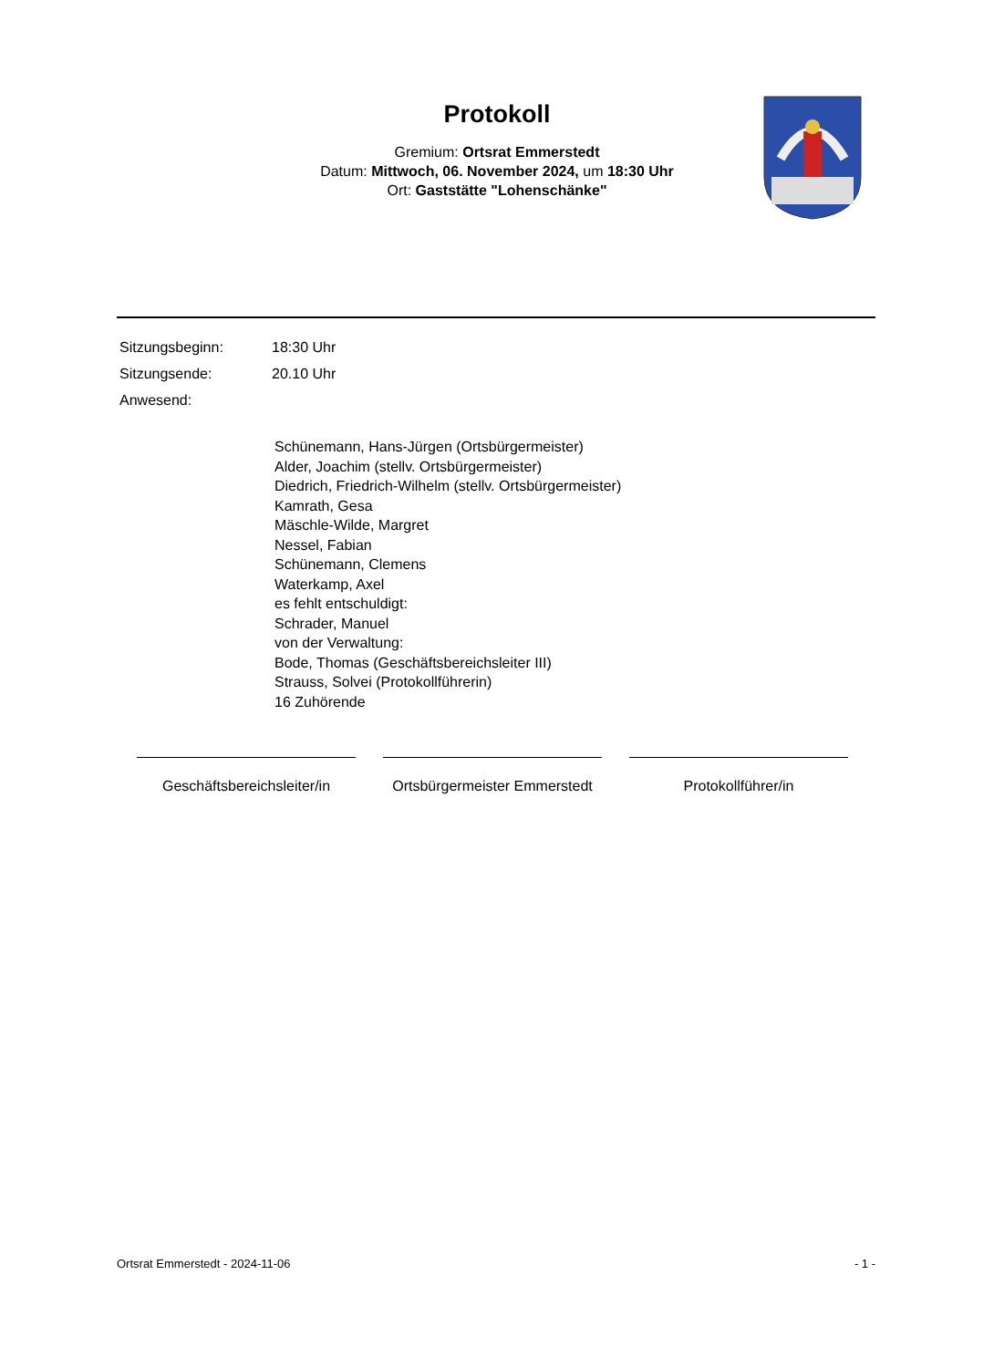Protokoll
Gremium: Ortsrat Emmerstedt
Datum: Mittwoch, 06. November 2024, um 18:30 Uhr
Ort: Gaststätte "Lohenschänke"
Sitzungsbeginn: 18:30 Uhr
Sitzungsende: 20.10 Uhr
Anwesend:
Schünemann, Hans-Jürgen (Ortsbürgermeister)
Alder, Joachim (stellv. Ortsbürgermeister)
Diedrich, Friedrich-Wilhelm (stellv. Ortsbürgermeister)
Kamrath, Gesa
Mäschle-Wilde, Margret
Nessel, Fabian
Schünemann, Clemens
Waterkamp, Axel
es fehlt entschuldigt:
Schrader, Manuel
von der Verwaltung:
Bode, Thomas (Geschäftsbereichsleiter III)
Strauss, Solvei (Protokollführerin)
16 Zuhörende
Geschäftsbereichsleiter/in
Ortsbürgermeister Emmerstedt
Protokollführer/in
Ortsrat Emmerstedt - 2024-11-06 - 1 -